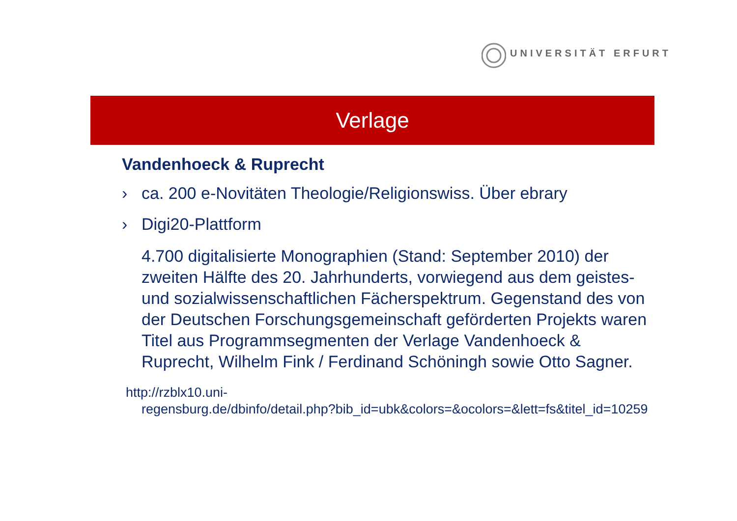UNIVERSITÄT ERFURT
Verlage
Vandenhoeck & Ruprecht
› ca. 200 e-Novitäten Theologie/Religionswiss. Über ebrary
› Digi20-Plattform
4.700 digitalisierte Monographien (Stand: September 2010) der zweiten Hälfte des 20. Jahrhunderts, vorwiegend aus dem geistes- und sozialwissenschaftlichen Fächerspektrum. Gegenstand des von der Deutschen Forschungsgemeinschaft geförderten Projekts waren Titel aus Programmsegmenten der Verlage Vandenhoeck & Ruprecht, Wilhelm Fink / Ferdinand Schöningh sowie Otto Sagner.
http://rzblx10.uni-
regensburg.de/dbinfo/detail.php?bib_id=ubk&colors=&ocolors=&lett=fs&titel_id=10259